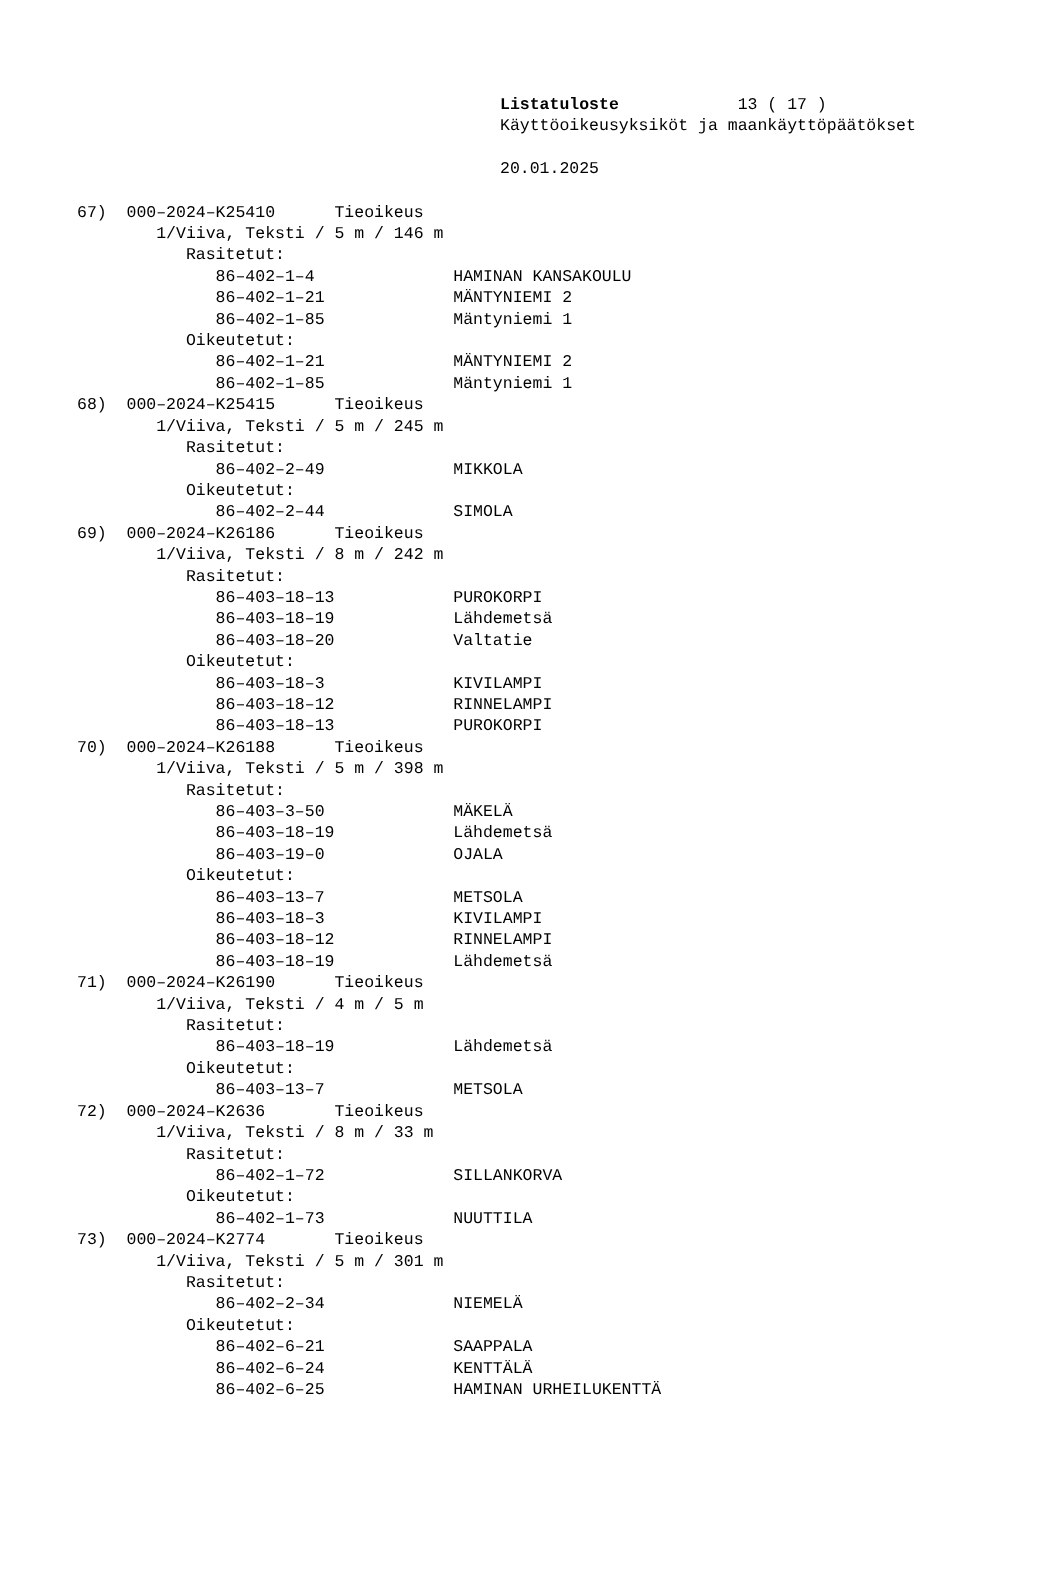Listatuloste 13 ( 17 )
Käyttöoikeusyksiköt ja maankäyttöpäätökset
20.01.2025
67) 000–2024–K25410 Tieoikeus
1/Viiva, Teksti / 5 m / 146 m
Rasitetut:
86–402–1–4 HAMINAN KANSAKOULU
86–402–1–21 MÄNTYNIEMI 2
86–402–1–85 Mäntyniemi 1
Oikeutetut:
86–402–1–21 MÄNTYNIEMI 2
86–402–1–85 Mäntyniemi 1
68) 000–2024–K25415 Tieoikeus
1/Viiva, Teksti / 5 m / 245 m
Rasitetut:
86–402–2–49 MIKKOLA
Oikeutetut:
86–402–2–44 SIMOLA
69) 000–2024–K26186 Tieoikeus
1/Viiva, Teksti / 8 m / 242 m
Rasitetut:
86–403–18–13 PUROKORPI
86–403–18–19 Lähdemetsä
86–403–18–20 Valtatie
Oikeutetut:
86–403–18–3 KIVILAMPI
86–403–18–12 RINNELAMPI
86–403–18–13 PUROKORPI
70) 000–2024–K26188 Tieoikeus
1/Viiva, Teksti / 5 m / 398 m
Rasitetut:
86–403–3–50 MÄKELÄ
86–403–18–19 Lähdemetsä
86–403–19–0 OJALA
Oikeutetut:
86–403–13–7 METSOLA
86–403–18–3 KIVILAMPI
86–403–18–12 RINNELAMPI
86–403–18–19 Lähdemetsä
71) 000–2024–K26190 Tieoikeus
1/Viiva, Teksti / 4 m / 5 m
Rasitetut:
86–403–18–19 Lähdemetsä
Oikeutetut:
86–403–13–7 METSOLA
72) 000–2024–K2636 Tieoikeus
1/Viiva, Teksti / 8 m / 33 m
Rasitetut:
86–402–1–72 SILLANKORVA
Oikeutetut:
86–402–1–73 NUUTTILA
73) 000–2024–K2774 Tieoikeus
1/Viiva, Teksti / 5 m / 301 m
Rasitetut:
86–402–2–34 NIEMELÄ
Oikeutetut:
86–402–6–21 SAAPPALA
86–402–6–24 KENTTÄLÄ
86–402–6–25 HAMINAN URHEILUKENTTÄ